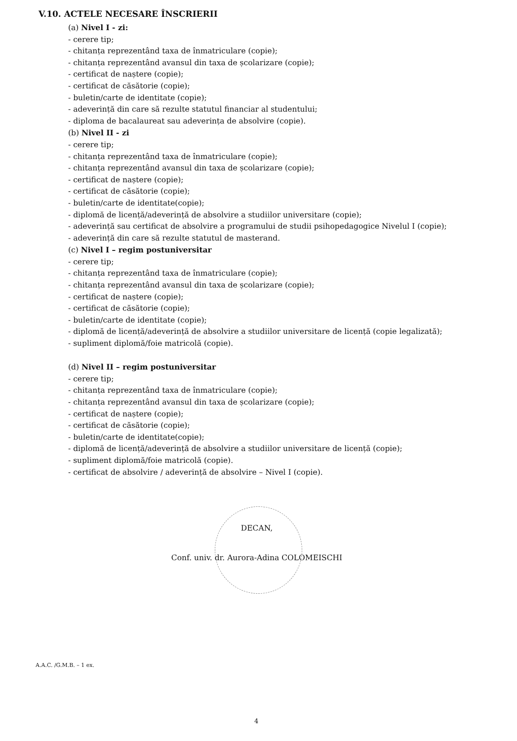V.10. ACTELE NECESARE ÎNSCRIERII
(a) Nivel I - zi:
- cerere tip;
- chitanța reprezentând taxa de înmatriculare (copie);
- chitanța reprezentând avansul din taxa de școlarizare (copie);
- certificat de naștere (copie);
- certificat de căsătorie (copie);
- buletin/carte de identitate (copie);
- adeverință din care să rezulte statutul financiar al studentului;
- diploma de bacalaureat sau adeverința de absolvire (copie).
(b) Nivel II - zi
- cerere tip;
- chitanța reprezentând taxa de înmatriculare (copie);
- chitanța reprezentând avansul din taxa de școlarizare (copie);
- certificat de naștere (copie);
- certificat de căsătorie (copie);
- buletin/carte de identitate(copie);
- diplomă de licență/adeverință de absolvire a studiilor universitare (copie);
- adeverință sau certificat de absolvire a programului de studii psihopedagogice Nivelul I (copie);
- adeverință din care să rezulte statutul de masterand.
(c) Nivel I – regim postuniversitar
- cerere tip;
- chitanța reprezentând taxa de înmatriculare (copie);
- chitanța reprezentând avansul din taxa de școlarizare (copie);
- certificat de naștere (copie);
- certificat de căsătorie (copie);
- buletin/carte de identitate (copie);
- diplomă de licență/adeverință de absolvire a studiilor universitare de licență (copie legalizată);
- supliment diplomă/foie matricolă (copie).
(d) Nivel II – regim postuniversitar
- cerere tip;
- chitanța reprezentând taxa de înmatriculare (copie);
- chitanța reprezentând avansul din taxa de școlarizare (copie);
- certificat de naștere (copie);
- certificat de căsătorie (copie);
- buletin/carte de identitate(copie);
- diplomă de licență/adeverință de absolvire a studiilor universitare de licență (copie);
- supliment diplomă/foie matricolă (copie).
- certificat de absolvire / adeverință de absolvire – Nivel I (copie).
DECAN,
Conf. univ. dr. Aurora-Adina COLOMEISCHI
A.A.C. /G.M.B. – 1 ex.
4